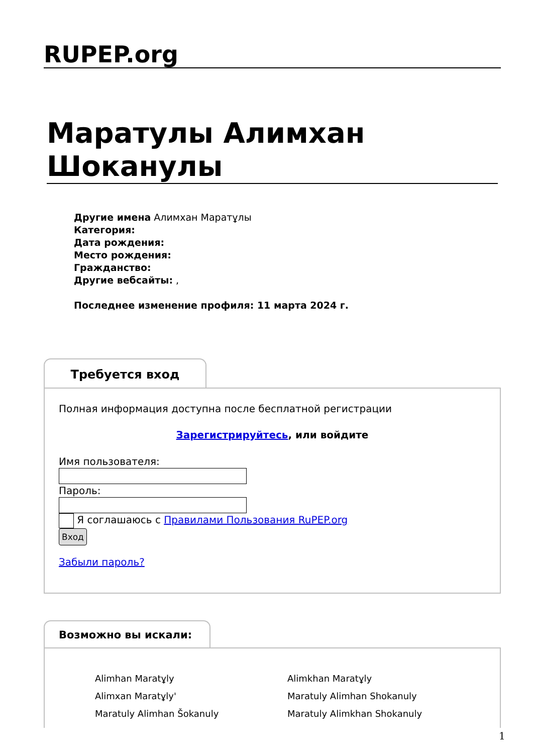RUPEP.org
Маратулы Алимхан Шоканулы
Другие имена Алимхан Маратұлы
Категория:
Дата рождения:
Место рождения:
Гражданство:
Другие вебсайты: ,
Последнее изменение профиля: 11 марта 2024 г.
Требуется вход
Полная информация доступна после бесплатной регистрации
Зарегистрируйтесь, или войдите
Имя пользователя:Пароль:
Я соглашаюсь с Правилами Пользования RuPEP.org
Вход
Забыли пароль?
Возможно вы искали:
Alimhan Maratұly
Alimxan Maratұly'
Maratuly Alimhan Šokanuly
Alimkhan Maratұly
Maratuly Alimhan Shokanuly
Maratuly Alimkhan Shokanuly
1